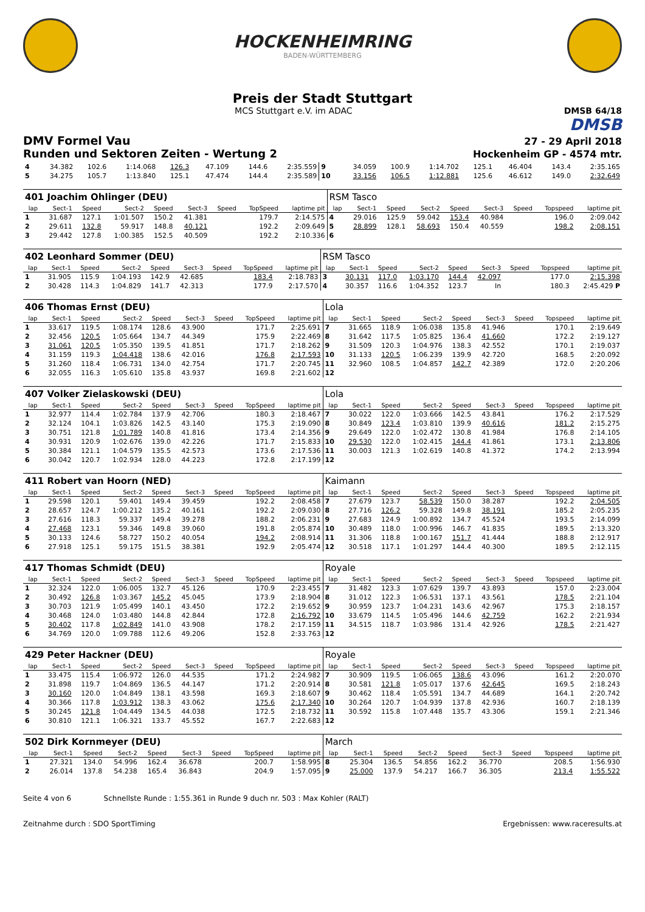HOCKENHEIMRING
BADEN-WÜRTTEMBERG
Preis der Stadt Stuttgart
MCS Stuttgart e.V. im ADAC DMSB 64/18
DMSB
DMV Formel Vau
27 - 29 April 2018
Runden und Sektoren Zeiten - Wertung 2
Hockenheim GP - 4574 mtr.
| 4 | 34.382 | 102.6 | 1:14.068 | 126.3 | 47.109 | | 144.6 | 2:35.559 | 9 | 34.059 | 100.9 | 1:14.702 | 125.1 | 46.404 | | 143.4 | 2:35.165 |
| 5 | 34.275 | 105.7 | 1:13.840 | 125.1 | 47.474 | | 144.4 | 2:35.589 | 10 | 33.156 | 106.5 | 1:12.881 | 125.6 | 46.612 | | 149.0 | 2:32.649 |
| 401 Joachim Ohlinger (DEU) | | | | | | | | | RSM Tasco | | | | | | | | |
| lap | Sect-1 | Speed | Sect-2 | Speed | Sect-3 | Speed | TopSpeed | laptime pit | lap | Sect-1 | Speed | Sect-2 | Speed | Sect-3 | Speed | Topspeed | laptime pit |
| 1 | 31.687 | 127.1 | 1:01.507 | 150.2 | 41.381 | | 179.7 | 2:14.575 | 4 | 29.016 | 125.9 | 59.042 | 153.4 | 40.984 | | 196.0 | 2:09.042 |
| 2 | 29.611 | 132.8 | 59.917 | 148.8 | 40.121 | | 192.2 | 2:09.649 | 5 | 28.899 | 128.1 | 58.693 | 150.4 | 40.559 | | 198.2 | 2:08.151 |
| 3 | 29.442 | 127.8 | 1:00.385 | 152.5 | 40.509 | | 192.2 | 2:10.336 | 6 | | | | | | | | |
| 402 Leonhard Sommer (DEU) | | | | | | | | | RSM Tasco | | | | | | | | |
| lap | Sect-1 | Speed | Sect-2 | Speed | Sect-3 | Speed | TopSpeed | laptime pit | lap | Sect-1 | Speed | Sect-2 | Speed | Sect-3 | Speed | Topspeed | laptime pit |
| 1 | 31.905 | 115.9 | 1:04.193 | 142.9 | 42.685 | | 183.4 | 2:18.783 | 3 | 30.131 | 117.0 | 1:03.170 | 144.4 | 42.097 | | 177.0 | 2:15.398 |
| 2 | 30.428 | 114.3 | 1:04.829 | 141.7 | 42.313 | | 177.9 | 2:17.570 | 4 | 30.357 | 116.6 | 1:04.352 | 123.7 | In | | 180.3 | 2:45.429 P |
| 406 Thomas Ernst (DEU) | | | | | | | | | Lola | | | | | | | | |
| lap | Sect-1 | Speed | Sect-2 | Speed | Sect-3 | Speed | TopSpeed | laptime pit | lap | Sect-1 | Speed | Sect-2 | Speed | Sect-3 | Speed | Topspeed | laptime pit |
| 1 | 33.617 | 119.5 | 1:08.174 | 128.6 | 43.900 | | 171.7 | 2:25.691 | 7 | 31.665 | 118.9 | 1:06.038 | 135.8 | 41.946 | | 170.1 | 2:19.649 |
| 2 | 32.456 | 120.5 | 1:05.664 | 134.7 | 44.349 | | 175.9 | 2:22.469 | 8 | 31.642 | 117.5 | 1:05.825 | 136.4 | 41.660 | | 172.2 | 2:19.127 |
| 3 | 31.061 | 120.5 | 1:05.350 | 139.5 | 41.851 | | 171.7 | 2:18.262 | 9 | 31.509 | 120.3 | 1:04.976 | 138.3 | 42.552 | | 170.1 | 2:19.037 |
| 4 | 31.159 | 119.3 | 1:04.418 | 138.6 | 42.016 | | 176.8 | 2:17.593 | 10 | 31.133 | 120.5 | 1:06.239 | 139.9 | 42.720 | | 168.5 | 2:20.092 |
| 5 | 31.260 | 118.4 | 1:06.731 | 134.0 | 42.754 | | 171.7 | 2:20.745 | 11 | 32.960 | 108.5 | 1:04.857 | 142.7 | 42.389 | | 172.0 | 2:20.206 |
| 6 | 32.055 | 116.3 | 1:05.610 | 135.8 | 43.937 | | 169.8 | 2:21.602 | 12 | | | | | | | | |
| 407 Volker Zielaskowski (DEU) | | | | | | | | | Lola | | | | | | | | |
| lap | Sect-1 | Speed | Sect-2 | Speed | Sect-3 | Speed | TopSpeed | laptime pit | lap | Sect-1 | Speed | Sect-2 | Speed | Sect-3 | Speed | Topspeed | laptime pit |
| 1 | 32.977 | 114.4 | 1:02.784 | 137.9 | 42.706 | | 180.3 | 2:18.467 | 7 | 30.022 | 122.0 | 1:03.666 | 142.5 | 43.841 | | 176.2 | 2:17.529 |
| 2 | 32.124 | 104.1 | 1:03.826 | 142.5 | 43.140 | | 175.3 | 2:19.090 | 8 | 30.849 | 123.4 | 1:03.810 | 139.9 | 40.616 | | 181.2 | 2:15.275 |
| 3 | 30.751 | 121.8 | 1:01.789 | 140.8 | 41.816 | | 173.4 | 2:14.356 | 9 | 29.649 | 122.0 | 1:02.472 | 130.8 | 41.984 | | 176.8 | 2:14.105 |
| 4 | 30.931 | 120.9 | 1:02.676 | 139.0 | 42.226 | | 171.7 | 2:15.833 | 10 | 29.530 | 122.0 | 1:02.415 | 144.4 | 41.861 | | 173.1 | 2:13.806 |
| 5 | 30.384 | 121.1 | 1:04.579 | 135.5 | 42.573 | | 173.6 | 2:17.536 | 11 | 30.003 | 121.3 | 1:02.619 | 140.8 | 41.372 | | 174.2 | 2:13.994 |
| 6 | 30.042 | 120.7 | 1:02.934 | 128.0 | 44.223 | | 172.8 | 2:17.199 | 12 | | | | | | | | |
| 411 Robert van Hoorn (NED) | | | | | | | | | Kaimann | | | | | | | | |
| lap | Sect-1 | Speed | Sect-2 | Speed | Sect-3 | Speed | TopSpeed | laptime pit | lap | Sect-1 | Speed | Sect-2 | Speed | Sect-3 | Speed | Topspeed | laptime pit |
| 1 | 29.598 | 120.1 | 59.401 | 149.4 | 39.459 | | 192.2 | 2:08.458 | 7 | 27.679 | 123.7 | 58.539 | 150.0 | 38.287 | | 192.2 | 2:04.505 |
| 2 | 28.657 | 124.7 | 1:00.212 | 135.2 | 40.161 | | 192.2 | 2:09.030 | 8 | 27.716 | 126.2 | 59.328 | 149.8 | 38.191 | | 185.2 | 2:05.235 |
| 3 | 27.616 | 118.3 | 59.337 | 149.4 | 39.278 | | 188.2 | 2:06.231 | 9 | 27.683 | 124.9 | 1:00.892 | 134.7 | 45.524 | | 193.5 | 2:14.099 |
| 4 | 27.468 | 123.1 | 59.346 | 149.8 | 39.060 | | 191.8 | 2:05.874 | 10 | 30.489 | 118.0 | 1:00.996 | 146.7 | 41.835 | | 189.5 | 2:13.320 |
| 5 | 30.133 | 124.6 | 58.727 | 150.2 | 40.054 | | 194.2 | 2:08.914 | 11 | 31.306 | 118.8 | 1:00.167 | 151.7 | 41.444 | | 188.8 | 2:12.917 |
| 6 | 27.918 | 125.1 | 59.175 | 151.5 | 38.381 | | 192.9 | 2:05.474 | 12 | 30.518 | 117.1 | 1:01.297 | 144.4 | 40.300 | | 189.5 | 2:12.115 |
| 417 Thomas Schmidt (DEU) | | | | | | | | | Royale | | | | | | | | |
| lap | Sect-1 | Speed | Sect-2 | Speed | Sect-3 | Speed | TopSpeed | laptime pit | lap | Sect-1 | Speed | Sect-2 | Speed | Sect-3 | Speed | Topspeed | laptime pit |
| 1 | 32.324 | 122.0 | 1:06.005 | 132.7 | 45.126 | | 170.9 | 2:23.455 | 7 | 31.482 | 123.3 | 1:07.629 | 139.7 | 43.893 | | 157.0 | 2:23.004 |
| 2 | 30.492 | 126.8 | 1:03.367 | 145.2 | 45.045 | | 173.9 | 2:18.904 | 8 | 31.012 | 122.3 | 1:06.531 | 137.1 | 43.561 | | 178.5 | 2:21.104 |
| 3 | 30.703 | 121.9 | 1:05.499 | 140.1 | 43.450 | | 172.2 | 2:19.652 | 9 | 30.959 | 123.7 | 1:04.231 | 143.6 | 42.967 | | 175.3 | 2:18.157 |
| 4 | 30.468 | 124.0 | 1:03.480 | 144.8 | 42.844 | | 172.8 | 2:16.792 | 10 | 33.679 | 114.5 | 1:05.496 | 144.6 | 42.759 | | 162.2 | 2:21.934 |
| 5 | 30.402 | 117.8 | 1:02.849 | 141.0 | 43.908 | | 178.2 | 2:17.159 | 11 | 34.515 | 118.7 | 1:03.986 | 131.4 | 42.926 | | 178.5 | 2:21.427 |
| 6 | 34.769 | 120.0 | 1:09.788 | 112.6 | 49.206 | | 152.8 | 2:33.763 | 12 | | | | | | | | |
| 429 Peter Hackner (DEU) | | | | | | | | | Royale | | | | | | | | |
| lap | Sect-1 | Speed | Sect-2 | Speed | Sect-3 | Speed | TopSpeed | laptime pit | lap | Sect-1 | Speed | Sect-2 | Speed | Sect-3 | Speed | Topspeed | laptime pit |
| 1 | 33.475 | 115.4 | 1:06.972 | 126.0 | 44.535 | | 171.2 | 2:24.982 | 7 | 30.909 | 119.5 | 1:06.065 | 138.6 | 43.096 | | 161.2 | 2:20.070 |
| 2 | 31.898 | 119.7 | 1:04.869 | 136.5 | 44.147 | | 171.2 | 2:20.914 | 8 | 30.581 | 121.8 | 1:05.017 | 137.6 | 42.645 | | 169.5 | 2:18.243 |
| 3 | 30.160 | 120.0 | 1:04.849 | 138.1 | 43.598 | | 169.3 | 2:18.607 | 9 | 30.462 | 118.4 | 1:05.591 | 134.7 | 44.689 | | 164.1 | 2:20.742 |
| 4 | 30.366 | 117.8 | 1:03.912 | 138.3 | 43.062 | | 175.6 | 2:17.340 | 10 | 30.264 | 120.7 | 1:04.939 | 137.8 | 42.936 | | 160.7 | 2:18.139 |
| 5 | 30.245 | 121.8 | 1:04.449 | 134.5 | 44.038 | | 172.5 | 2:18.732 | 11 | 30.592 | 115.8 | 1:07.448 | 135.7 | 43.306 | | 159.1 | 2:21.346 |
| 6 | 30.810 | 121.1 | 1:06.321 | 133.7 | 45.552 | | 167.7 | 2:22.683 | 12 | | | | | | | | |
| 502 Dirk Kornmeyer (DEU) | | | | | | | | | March | | | | | | | | |
| lap | Sect-1 | Speed | Sect-2 | Speed | Sect-3 | Speed | TopSpeed | laptime pit | lap | Sect-1 | Speed | Sect-2 | Speed | Sect-3 | Speed | Topspeed | laptime pit |
| 1 | 27.321 | 134.0 | 54.996 | 162.4 | 36.678 | | 200.7 | 1:58.995 | 8 | 25.304 | 136.5 | 54.856 | 162.2 | 36.770 | | 208.5 | 1:56.930 |
| 2 | 26.014 | 137.8 | 54.238 | 165.4 | 36.843 | | 204.9 | 1:57.095 | 9 | 25.000 | 137.9 | 54.217 | 166.7 | 36.305 | | 213.4 | 1:55.522 |
Seite 4 von 6 Schnellste Runde : 1:55.361 in Runde 9 duch nr. 503 : Max Kohler (RALT)
Zeitnahme durch : SDO SportTiming Ergebnissen: www.raceresults.at